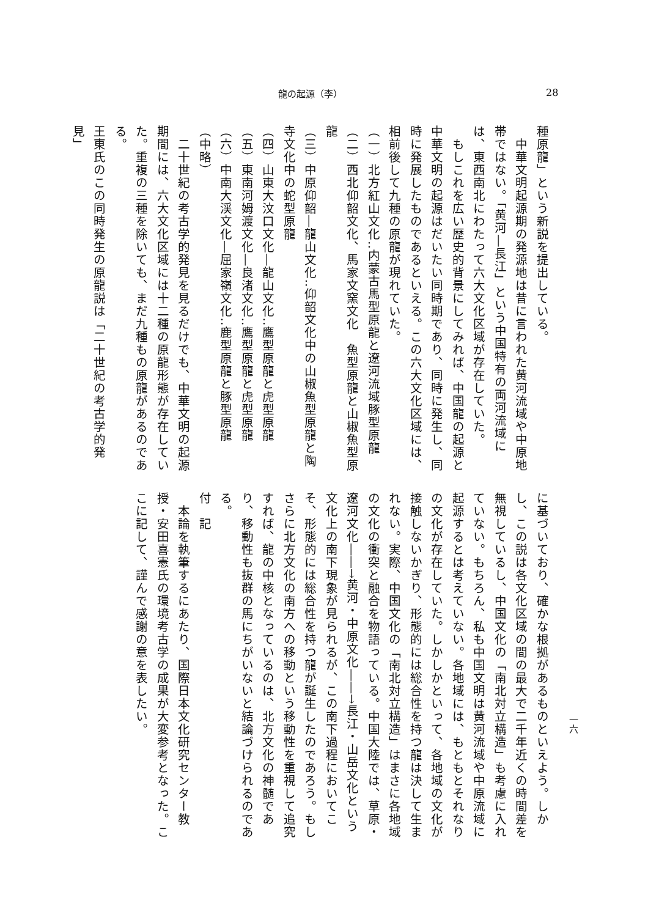龍の起源（李） 28
種原龍」という新説を提出している。
　中華文明起源期の発源地は昔に言われた黄河流域や中原地帯ではない。「黄河―長江」という中国特有の両河流域には、東西南北にわたって六大文化区域が存在していた。
　もしこれを広い歴史的背景にしてみれば、中国龍の起源と中華文明の起源はだいたい同時期であり、同時に発生し、同時に発展したものであるといえる。この六大文化区域には、相前後して九種の原龍が現れていた。
（一）北方紅山文化‥内蒙古馬型原龍と遼河流域豚型原龍
（二）西北仰韶文化、馬家文窯文化　魚型原龍と山椒魚型原龍
（三）中原仰韶―龍山文化‥仰韶文化中の山椒魚型原龍と陶寺文化中の蛇型原龍
（四）山東大汶口文化―龍山文化‥鷹型原龍と虎型原龍
（五）東南河姆渡文化―良渚文化‥鷹型原龍と虎型原龍
（六）中南大渓文化―屈家嶺文化‥鹿型原龍と豚型原龍
（中略）
　二十世紀の考古学的発見を見るだけでも、中華文明の起源期間には、六大文化区域には十二種の原龍形態が存在していた。重複の三種を除いても、まだ九種もの原龍があるのである。
王東氏のこの同時発生の原龍説は「二十世紀の考古学的発見」
に基づいており、確かな根拠があるものといえよう。しかし、この説は各文化区域の間の最大で二千年近くの時間差を無視しているし、中国文化の「南北対立構造」も考慮に入れていない。もちろん、私も中国文明は黄河流域や中原流域に起源するとは考えていない。各地域には、もともとそれなりの文化が存在していた。しかしかといって、各地域の文化が接触しないかぎり、形態的には総合性を持つ龍は決して生まれない。実際、中国文化の「南北対立構造」はまさに各地域の文化の衝突と融合を物語っている。中国大陸では、草原・遼河文化――→黄河・中原文化――→長江・山岳文化という文化上の南下現象が見られるが、この南下過程においてこそ、形態的には総合性を持つ龍が誕生したのであろう。もしさらに北方文化の南方への移動という移動性を重視して追究すれば、龍の中核となっているのは、北方文化の神髄であり、移動性も抜群の馬にちがいないと結論づけられるのである。
付　記
　本論を執筆するにあたり、国際日本文化研究センター教授・安田喜憲氏の環境考古学の成果が大変参考となった。ここに記して、謹んで感謝の意を表したい。
一六